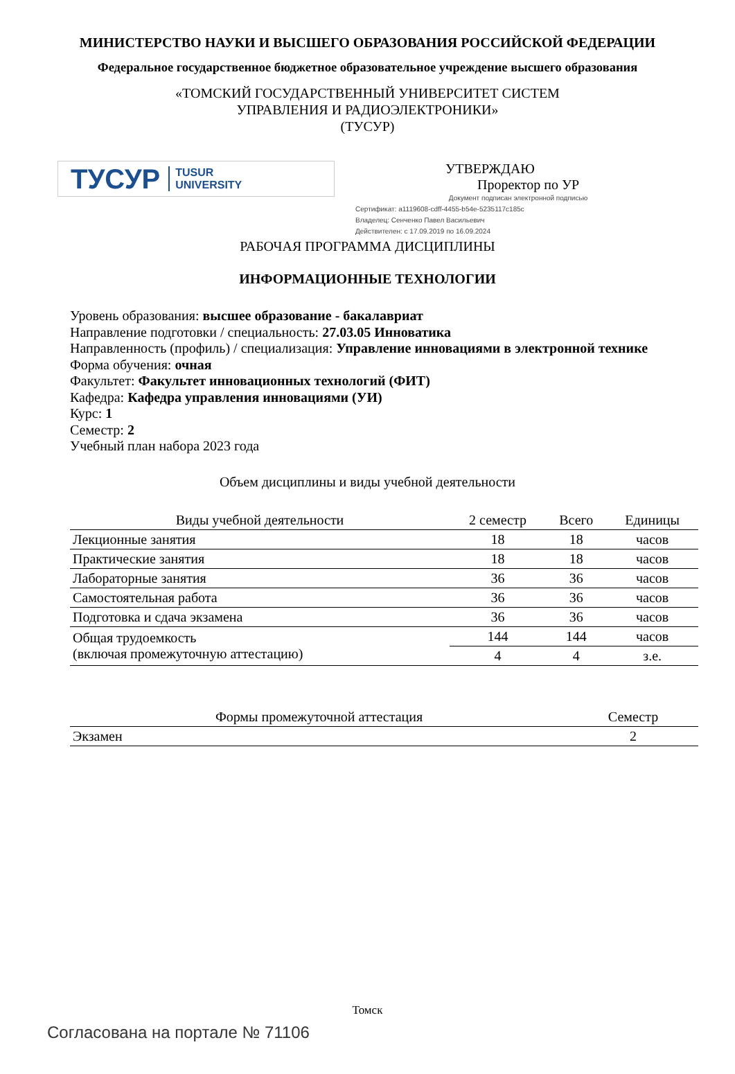МИНИСТЕРСТВО НАУКИ И ВЫСШЕГО ОБРАЗОВАНИЯ РОССИЙСКОЙ ФЕДЕРАЦИИ
Федеральное государственное бюджетное образовательное учреждение высшего образования
«ТОМСКИЙ ГОСУДАРСТВЕННЫЙ УНИВЕРСИТЕТ СИСТЕМ
УПРАВЛЕНИЯ И РАДИОЭЛЕКТРОНИКИ»
(ТУСУР)
ТУСУР TUSUR
UNIVERSITY
УТВЕРЖДАЮ
Проректор по УР
Документ подписан электронной подписью
Сертификат: a1119608-cdff-4455-b54e-5235117c185c
Владелец: Сенченко Павел Васильевич
Действителен: с 17.09.2019 по 16.09.2024
РАБОЧАЯ ПРОГРАММА ДИСЦИПЛИНЫ
ИНФОРМАЦИОННЫЕ ТЕХНОЛОГИИ
Уровень образования: высшее образование - бакалавриат
Направление подготовки / специальность: 27.03.05 Инноватика
Направленность (профиль) / специализация: Управление инновациями в электронной технике
Форма обучения: очная
Факультет: Факультет инновационных технологий (ФИТ)
Кафедра: Кафедра управления инновациями (УИ)
Курс: 1
Семестр: 2
Учебный план набора 2023 года
Объем дисциплины и виды учебной деятельности
| Виды учебной деятельности | 2 семестр | Всего | Единицы |
| --- | --- | --- | --- |
| Лекционные занятия | 18 | 18 | часов |
| Практические занятия | 18 | 18 | часов |
| Лабораторные занятия | 36 | 36 | часов |
| Самостоятельная работа | 36 | 36 | часов |
| Подготовка и сдача экзамена | 36 | 36 | часов |
| Общая трудоемкость (включая промежуточную аттестацию) | 144 | 144 | часов |
| | 4 | 4 | з.е. |
| Формы промежуточной аттестация | Семестр |
| --- | --- |
| Экзамен | 2 |
Томск
Согласована на портале № 71106